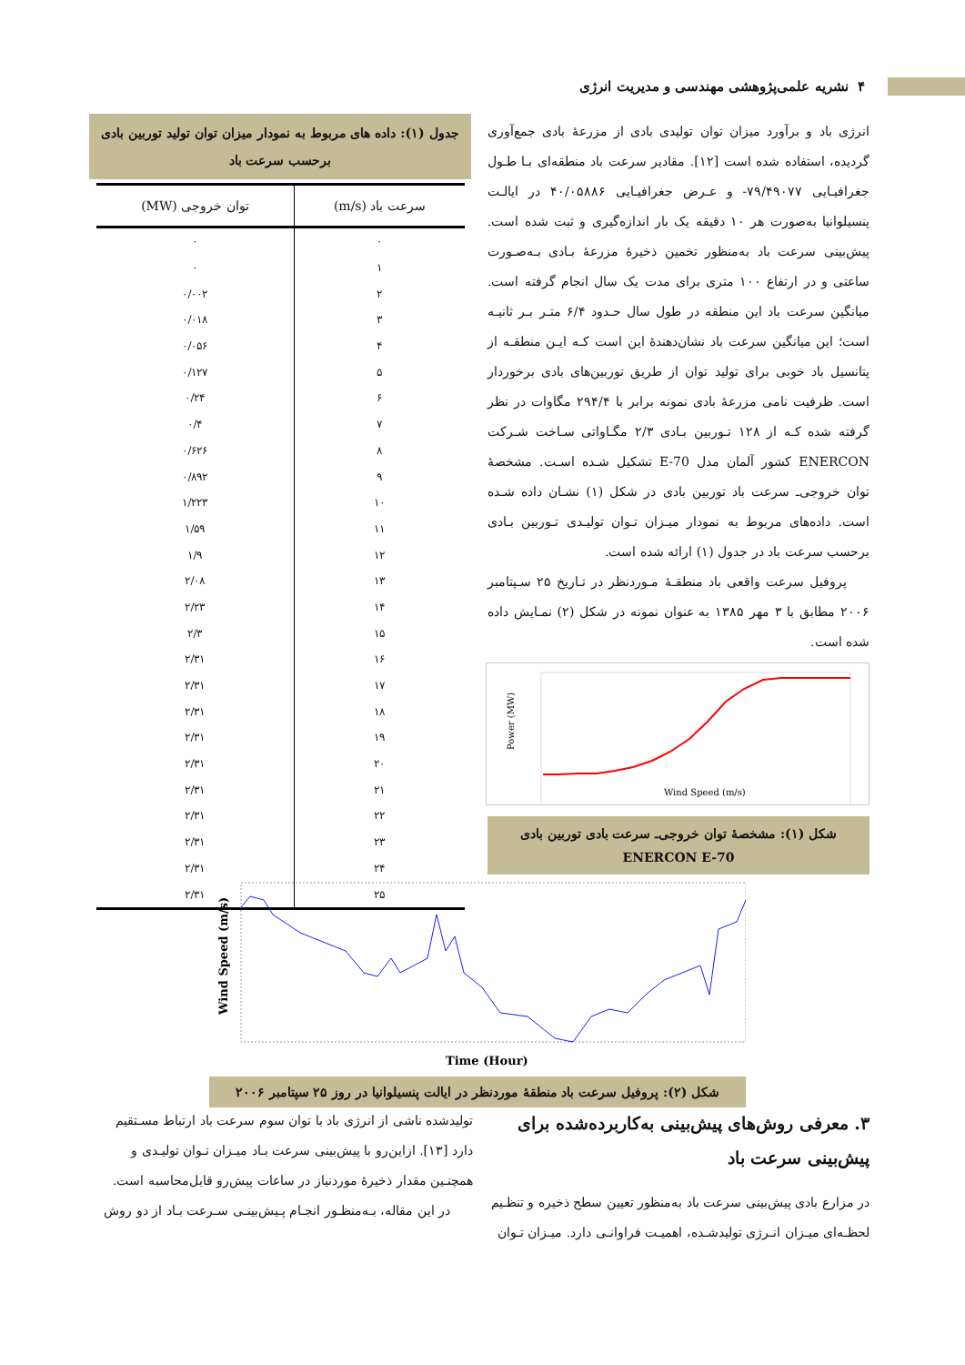۴ نشریه علمی‌پژوهشی مهندسی و مدیریت انرژی
انرژی باد و برآورد میزان توان تولیدی بادی از مزرعهٔ بادی جمع‌آوری گردیده، استفاده شده است [۱۲]. مقادیر سرعت باد منطقه‌ای بـا طـول جغرافیـایی ۷۹/۴۹۰۷۷- و عـرض جغرافیـایی ۴۰/۰۵۸۸۶ در ایالـت پنسیلوانیا به‌صورت هر ۱۰ دقیقه یک بار اندازه‌گیری و ثبت شده است. پیش‌بینی سرعت باد به‌منظور تخمین ذخیرهٔ مزرعهٔ بـادی بـه‌صـورت ساعتی و در ارتفاع ۱۰۰ متری برای مدت یک سال انجام گرفته است. میانگین سرعت باد این منطقه در طول سال حـدود ۶/۴ متـر بـر ثانیـه است؛ این میانگین سرعت باد نشان‌دهندهٔ این است کـه ایـن منطقـه از پتانسیل باد خوبی برای تولید توان از طریق توربین‌های بادی برخوردار است. ظرفیت نامی مزرعهٔ بادی نمونه برابر با ۲۹۴/۴ مگاوات در نظر گرفته شده کـه از ۱۲۸ تـوربین بـادی ۲/۳ مگـاواتی سـاخت شـرکت ENERCON کشور آلمان مدل E-70 تشکیل شـده اسـت. مشخصهٔ توان خروجی‌ـ سرعت باد توربین بادی در شکل (۱) نشـان داده شـده است. داده‌های مربوط به نمودار میـزان تـوان تولیـدی تـوربین بـادی برحسب سرعت باد در جدول (۱) ارائه شده است.
پروفیل سرعت واقعی باد منطقـهٔ مـوردنظر در تـاریخ ۲۵ سـپتامبر ۲۰۰۶ مطابق با ۳ مهر ۱۳۸۵ به عنوان نمونه در شکل (۲) نمـایش داده شده است.
Power (MW)
Wind Speed (m/s)
شکل (۱): مشخصهٔ توان خروجی‌ـ سرعت بادی توربین بادی
ENERCON E-70
جدول (۱): داده های مربوط به نمودار میزان توان تولید توربین بادی برحسب سرعت باد
| سرعت باد (m/s) | توان خروجی (MW) |
| --- | --- |
| ۰ | ۰ |
| ۱ | ۰ |
| ۲ | ۰/۰۰۲ |
| ۳ | ۰/۰۱۸ |
| ۴ | ۰/۰۵۶ |
| ۵ | ۰/۱۲۷ |
| ۶ | ۰/۲۴ |
| ۷ | ۰/۴ |
| ۸ | ۰/۶۲۶ |
| ۹ | ۰/۸۹۲ |
| ۱۰ | ۱/۲۲۳ |
| ۱۱ | ۱/۵۹ |
| ۱۲ | ۱/۹ |
| ۱۳ | ۲/۰۸ |
| ۱۴ | ۲/۲۳ |
| ۱۵ | ۲/۳ |
| ۱۶ | ۲/۳۱ |
| ۱۷ | ۲/۳۱ |
| ۱۸ | ۲/۳۱ |
| ۱۹ | ۲/۳۱ |
| ۲۰ | ۲/۳۱ |
| ۲۱ | ۲/۳۱ |
| ۲۲ | ۲/۳۱ |
| ۲۳ | ۲/۳۱ |
| ۲۴ | ۲/۳۱ |
| ۲۵ | ۲/۳۱ |
Wind Speed (m/s)
Time (Hour)
شکل (۲): پروفیل سرعت باد منطقهٔ موردنظر در ایالت پنسیلوانیا در روز ۲۵ سپتامبر ۲۰۰۶
۳. معرفی روش‌های پیش‌بینی به‌کاربرده‌شده برای پیش‌بینی سرعت باد
در مزارع بادی پیش‌بینی سرعت باد به‌منظور تعیین سطح ذخیره و تنظـیم لحظـه‌ای میـزان انـرژی تولیدشـده، اهمیـت فراوانـی دارد. میـزان تـوان
تولیدشده ناشی از انرژی باد با توان سوم سرعت باد ارتباط مسـتقیم دارد [۱۳]. ازاین‌رو با پیش‌بینی سرعت بـاد میـزان تـوان تولیـدی و همچنـین مقدار ذخیرهٔ موردنیاز در ساعات پیش‌رو قابل‌محاسبه است.
در این مقاله، بـه‌منظـور انجـام پـیش‌بینـی سـرعت بـاد از دو روش